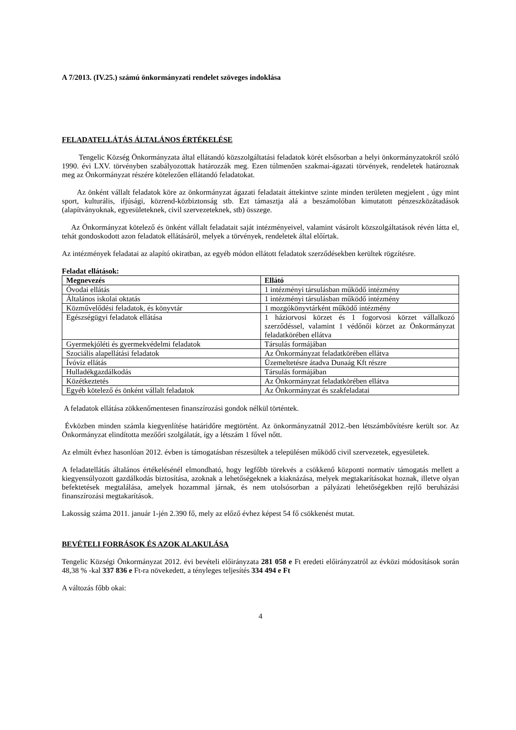A 7/2013. (IV.25.) számú önkormányzati rendelet szöveges indoklása
FELADATELLÁTÁS ÁLTALÁNOS ÉRTÉKELÉSE
Tengelic Község Önkormányzata által ellátandó közszolgáltatási feladatok körét elsősorban a helyi önkormányzatokról szóló 1990. évi LXV. törvényben szabályozottak határozzák meg. Ezen túlmenően szakmai-ágazati törvények, rendeletek határoznak meg az Önkormányzat részére kötelezően ellátandó feladatokat.
Az önként vállalt feladatok köre az önkormányzat ágazati feladatait áttekintve szinte minden területen megjelent , úgy mint sport, kulturális, ifjúsági, közrend-közbiztonság stb. Ezt támasztja alá a beszámolóban kimutatott pénzeszközátadások (alapítványoknak, egyesületeknek, civil szervezeteknek, stb) összege.
Az Önkormányzat kötelező és önként vállalt feladatait saját intézményeivel, valamint vásárolt közszolgáltatások révén látta el, tehát gondoskodott azon feladatok ellátásáról, melyek a törvények, rendeletek által előírtak.
Az intézmények feladatai az alapító okiratban, az egyéb módon ellátott feladatok szerződésekben kerültek rögzítésre.
Feladat ellátások:
| Megnevezés | Ellátó |
| --- | --- |
| Óvodai ellátás | 1 intézményi társulásban működő intézmény |
| Általános iskolai oktatás | 1 intézményi társulásban működő intézmény |
| Közművelődési feladatok, és könyvtár | 1 mozgókönyvtárként működő intézmény |
| Egészségügyi feladatok ellátása | 1 háziorvosi körzet és 1 fogorvosi körzet vállalkozó szerződéssel, valamint 1 védőnői körzet az Önkormányzat feladatkörében ellátva |
| Gyermekjóléti és gyermekvédelmi feladatok | Társulás formájában |
| Szociális alapellátási feladatok | Az Önkormányzat feladatkörében ellátva |
| Ívóviz ellátás | Üzemeltetésre átadva Dunaág Kft részre |
| Hulladékgazdálkodás | Társulás formájában |
| Közétkeztetés | Az Önkormányzat feladatkörében ellátva |
| Egyéb kötelező és önként vállalt feladatok | Az Önkormányzat és szakfeladatai |
A feladatok ellátása zökkenőmentesen finanszírozási gondok nélkül történtek.
Évközben minden számla kiegyenlítése határidőre megtörtént. Az önkormányzatnál 2012.-ben létszámbővítésre került sor. Az Önkormányzat elindította mezőőri szolgálatát, így a létszám 1 fővel nőtt.
Az elmúlt évhez hasonlóan 2012. évben is támogatásban részesültek a településen működő civil szervezetek, egyesületek.
A feladatellátás általános értékelésénél elmondható, hogy legfőbb törekvés a csökkenő központi normatív támogatás mellett a kiegyensúlyozott gazdálkodás biztosítása, azoknak a lehetőségeknek a kiaknázása, melyek megtakarításokat hoznak, illetve olyan befektetések megtalálása, amelyek hozammal járnak, és nem utolsósorban a pályázati lehetőségekben rejlő beruházási finanszírozási megtakarítások.
Lakosság száma 2011. január 1-jén 2.390 fő, mely az előző évhez képest 54 fő csökkenést mutat.
BEVÉTELI FORRÁSOK ÉS AZOK ALAKULÁSA
Tengelic Községi Önkormányzat 2012. évi bevételi előirányzata 281 058 e Ft eredeti előirányzatról az évközi módosítások során 48,38 % -kal 337 836 e Ft-ra növekedett, a tényleges teljesítés 334 494 e Ft
A változás főbb okai:
4